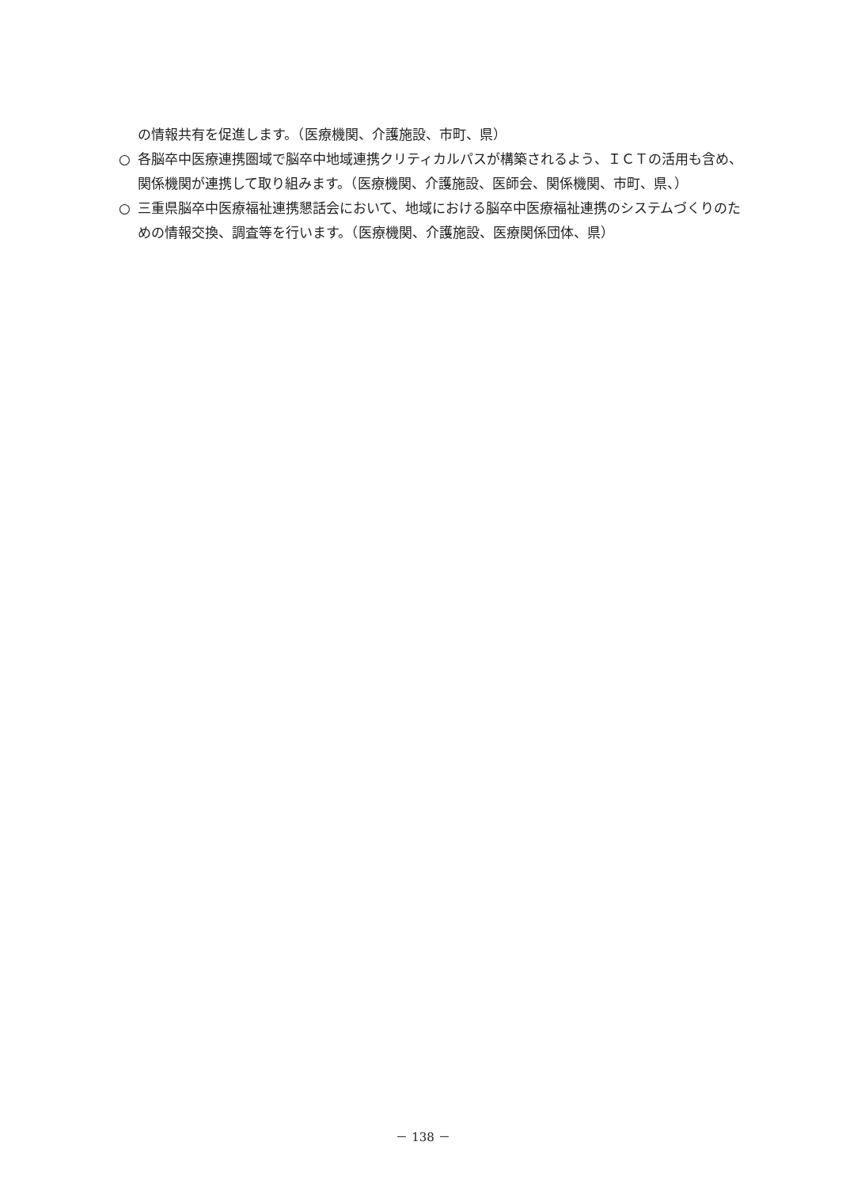の情報共有を促進します。（医療機関、介護施設、市町、県）
○ 各脳卒中医療連携圏域で脳卒中地域連携クリティカルパスが構築されるよう、ＩＣＴの活用も含め、関係機関が連携して取り組みます。（医療機関、介護施設、医師会、関係機関、市町、県、）
○ 三重県脳卒中医療福祉連携懇話会において、地域における脳卒中医療福祉連携のシステムづくりのための情報交換、調査等を行います。（医療機関、介護施設、医療関係団体、県）
－ 138 －